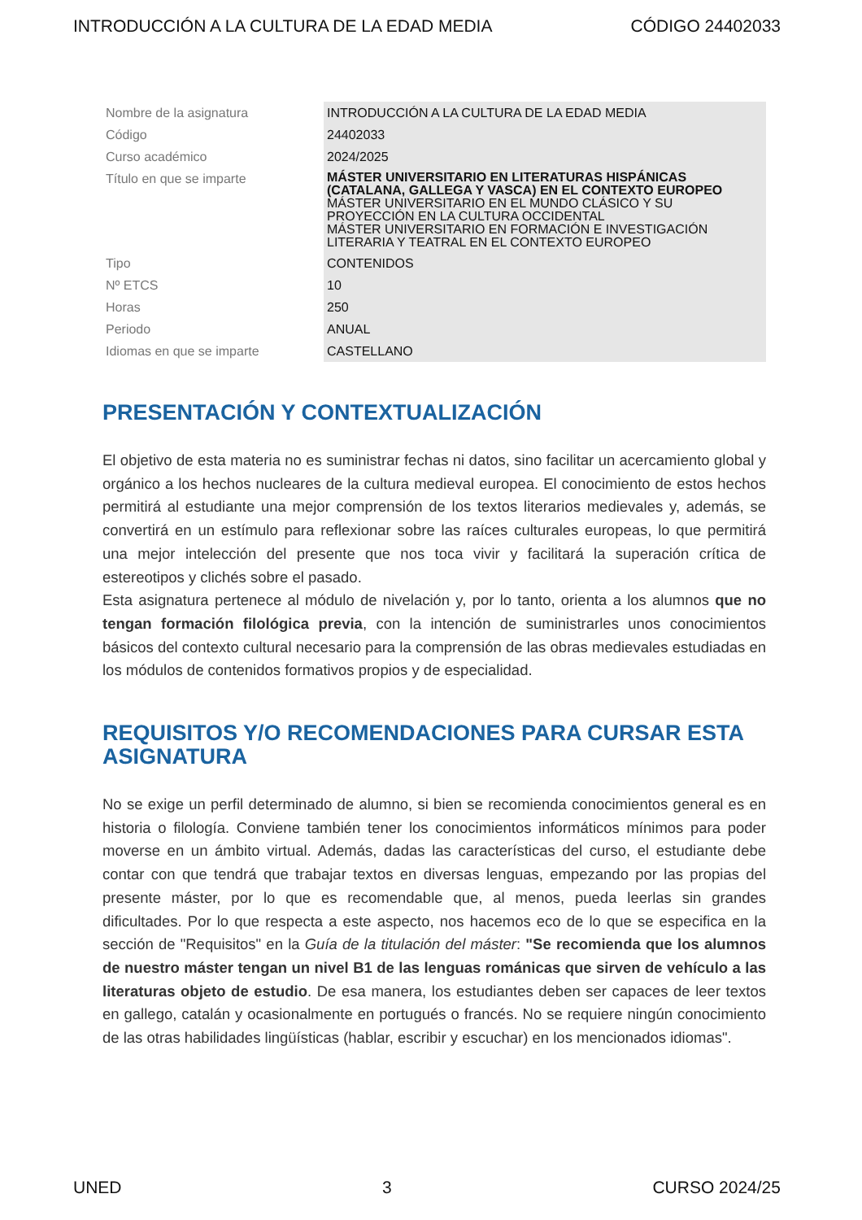INTRODUCCIÓN A LA CULTURA DE LA EDAD MEDIA CÓDIGO 24402033
| Nombre de la asignatura | INTRODUCCIÓN A LA CULTURA DE LA EDAD MEDIA |
| Código | 24402033 |
| Curso académico | 2024/2025 |
| Título en que se imparte | MÁSTER UNIVERSITARIO EN LITERATURAS HISPÁNICAS (CATALANA, GALLEGA Y VASCA) EN EL CONTEXTO EUROPEO MÁSTER UNIVERSITARIO EN EL MUNDO CLÁSICO Y SU PROYECCIÓN EN LA CULTURA OCCIDENTAL MÁSTER UNIVERSITARIO EN FORMACIÓN E INVESTIGACIÓN LITERARIA Y TEATRAL EN EL CONTEXTO EUROPEO |
| Tipo | CONTENIDOS |
| Nº ETCS | 10 |
| Horas | 250 |
| Periodo | ANUAL |
| Idiomas en que se imparte | CASTELLANO |
PRESENTACIÓN Y CONTEXTUALIZACIÓN
El objetivo de esta materia no es suministrar fechas ni datos, sino facilitar un acercamiento global y orgánico a los hechos nucleares de la cultura medieval europea. El conocimiento de estos hechos permitirá al estudiante una mejor comprensión de los textos literarios medievales y, además, se convertirá en un estímulo para reflexionar sobre las raíces culturales europeas, lo que permitirá una mejor intelección del presente que nos toca vivir y facilitará la superación crítica de estereotipos y clichés sobre el pasado.
Esta asignatura pertenece al módulo de nivelación y, por lo tanto, orienta a los alumnos que no tengan formación filológica previa, con la intención de suministrarles unos conocimientos básicos del contexto cultural necesario para la comprensión de las obras medievales estudiadas en los módulos de contenidos formativos propios y de especialidad.
REQUISITOS Y/O RECOMENDACIONES PARA CURSAR ESTA ASIGNATURA
No se exige un perfil determinado de alumno, si bien se recomienda conocimientos general es en historia o filología. Conviene también tener los conocimientos informáticos mínimos para poder moverse en un ámbito virtual. Además, dadas las características del curso, el estudiante debe contar con que tendrá que trabajar textos en diversas lenguas, empezando por las propias del presente máster, por lo que es recomendable que, al menos, pueda leerlas sin grandes dificultades. Por lo que respecta a este aspecto, nos hacemos eco de lo que se especifica en la sección de "Requisitos" en la Guía de la titulación del máster: "Se recomienda que los alumnos de nuestro máster tengan un nivel B1 de las lenguas románicas que sirven de vehículo a las literaturas objeto de estudio. De esa manera, los estudiantes deben ser capaces de leer textos en gallego, catalán y ocasionalmente en portugués o francés. No se requiere ningún conocimiento de las otras habilidades lingüísticas (hablar, escribir y escuchar) en los mencionados idiomas".
UNED 3 CURSO 2024/25